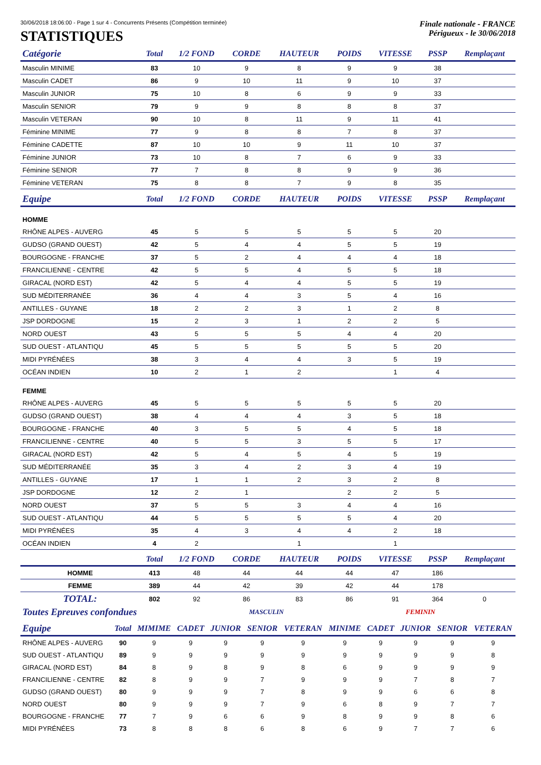30/06/2018 18:06:00 - Page 1 sur 4 - Concurrents Présents (Compétition terminée) Finale nationale - FRANCE
STATISTIQUES
Périgueux - le 30/06/2018
| Catégorie | Total | 1/2 FOND | CORDE | HAUTEUR | POIDS | VITESSE | PSSP | Remplaçant |
| --- | --- | --- | --- | --- | --- | --- | --- | --- |
| Masculin MINIME | 83 | 10 | 9 | 8 | 9 | 9 | 38 | |
| Masculin CADET | 86 | 9 | 10 | 11 | 9 | 10 | 37 | |
| Masculin JUNIOR | 75 | 10 | 8 | 6 | 9 | 9 | 33 | |
| Masculin SENIOR | 79 | 9 | 9 | 8 | 8 | 8 | 37 | |
| Masculin VETERAN | 90 | 10 | 8 | 11 | 9 | 11 | 41 | |
| Féminine MINIME | 77 | 9 | 8 | 8 | 7 | 8 | 37 | |
| Féminine CADETTE | 87 | 10 | 10 | 9 | 11 | 10 | 37 | |
| Féminine JUNIOR | 73 | 10 | 8 | 7 | 6 | 9 | 33 | |
| Féminine SENIOR | 77 | 7 | 8 | 8 | 9 | 9 | 36 | |
| Féminine VETERAN | 75 | 8 | 8 | 7 | 9 | 8 | 35 | |
| Equipe | Total | 1/2 FOND | CORDE | HAUTEUR | POIDS | VITESSE | PSSP | Remplaçant |
| HOMME | | | | | | | | |
| RHÔNE ALPES - AUVERG | 45 | 5 | 5 | 5 | 5 | 5 | 20 | |
| GUDSO (GRAND OUEST) | 42 | 5 | 4 | 4 | 5 | 5 | 19 | |
| BOURGOGNE - FRANCHE | 37 | 5 | 2 | 4 | 4 | 4 | 18 | |
| FRANCILIENNE - CENTRE | 42 | 5 | 5 | 4 | 5 | 5 | 18 | |
| GIRACAL (NORD EST) | 42 | 5 | 4 | 4 | 5 | 5 | 19 | |
| SUD MÉDITERRANÉE | 36 | 4 | 4 | 3 | 5 | 4 | 16 | |
| ANTILLES - GUYANE | 18 | 2 | 2 | 3 | 1 | 2 | 8 | |
| JSP DORDOGNE | 15 | 2 | 3 | 1 | 2 | 2 | 5 | |
| NORD OUEST | 43 | 5 | 5 | 5 | 4 | 4 | 20 | |
| SUD OUEST - ATLANTIQU | 45 | 5 | 5 | 5 | 5 | 5 | 20 | |
| MIDI PYRÉNÉES | 38 | 3 | 4 | 4 | 3 | 5 | 19 | |
| OCÉAN INDIEN | 10 | 2 | 1 | 2 | | 1 | 4 | |
| FEMME | | | | | | | | |
| RHÔNE ALPES - AUVERG | 45 | 5 | 5 | 5 | 5 | 5 | 20 | |
| GUDSO (GRAND OUEST) | 38 | 4 | 4 | 4 | 3 | 5 | 18 | |
| BOURGOGNE - FRANCHE | 40 | 3 | 5 | 5 | 4 | 5 | 18 | |
| FRANCILIENNE - CENTRE | 40 | 5 | 5 | 3 | 5 | 5 | 17 | |
| GIRACAL (NORD EST) | 42 | 5 | 4 | 5 | 4 | 5 | 19 | |
| SUD MÉDITERRANÉE | 35 | 3 | 4 | 2 | 3 | 4 | 19 | |
| ANTILLES - GUYANE | 17 | 1 | 1 | 2 | 3 | 2 | 8 | |
| JSP DORDOGNE | 12 | 2 | 1 | | 2 | 2 | 5 | |
| NORD OUEST | 37 | 5 | 5 | 3 | 4 | 4 | 16 | |
| SUD OUEST - ATLANTIQU | 44 | 5 | 5 | 5 | 5 | 4 | 20 | |
| MIDI PYRÉNÉES | 35 | 4 | 3 | 4 | 4 | 2 | 18 | |
| OCÉAN INDIEN | 4 | 2 | | 1 | | 1 | | |
| | Total | 1/2 FOND | CORDE | HAUTEUR | POIDS | VITESSE | PSSP | Remplaçant |
| HOMME | 413 | 48 | 44 | 44 | 44 | 47 | 186 | |
| FEMME | 389 | 44 | 42 | 39 | 42 | 44 | 178 | |
| TOTAL: | 802 | 92 | 86 | 83 | 86 | 91 | 364 | 0 |
| Toutes Epreuves confondues | | | | MASCULIN | | | FEMININ | | | | |
| Equipe | Total | MIMIME | CADET | JUNIOR | SENIOR | VETERAN | MINIME | CADET | JUNIOR | SENIOR | VETERAN |
| RHÔNE ALPES - AUVERG | 90 | 9 | 9 | 9 | 9 | 9 | 9 | 9 | 9 | 9 | 9 |
| SUD OUEST - ATLANTIQU | 89 | 9 | 9 | 9 | 9 | 9 | 9 | 9 | 9 | 9 | 8 |
| GIRACAL (NORD EST) | 84 | 8 | 9 | 8 | 9 | 8 | 6 | 9 | 9 | 9 | 9 |
| FRANCILIENNE - CENTRE | 82 | 8 | 9 | 9 | 7 | 9 | 9 | 9 | 7 | 8 | 7 |
| GUDSO (GRAND OUEST) | 80 | 9 | 9 | 9 | 7 | 8 | 9 | 9 | 6 | 6 | 8 |
| NORD OUEST | 80 | 9 | 9 | 9 | 7 | 9 | 6 | 8 | 9 | 7 | 7 |
| BOURGOGNE - FRANCHE | 77 | 7 | 9 | 6 | 6 | 9 | 8 | 9 | 9 | 8 | 6 |
| MIDI PYRÉNÉES | 73 | 8 | 8 | 8 | 6 | 8 | 6 | 9 | 7 | 7 | 6 |